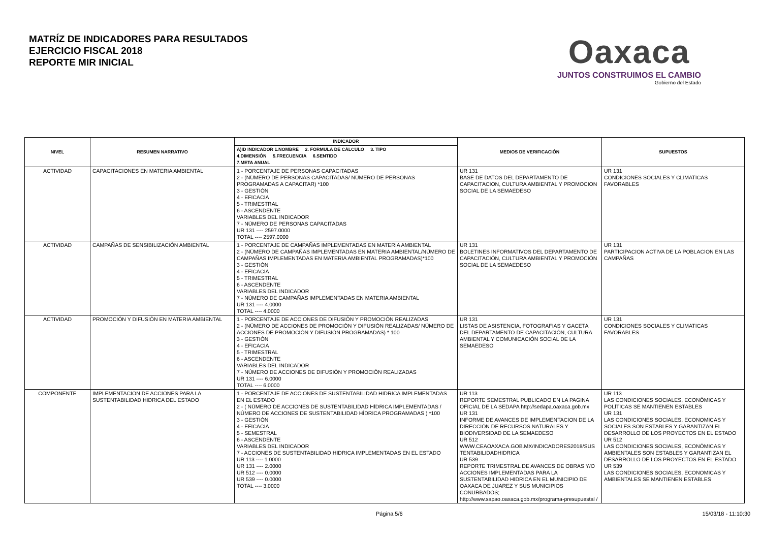MATRÍZ DE INDICADORES PARA RESULTADOS
EJERCICIO FISCAL 2018
REPORTE MIR INICIAL
Oaxaca
JUNTOS CONSTRUIMOS EL CAMBIO
Gobierno del Estado
| NIVEL | RESUMEN NARRATIVO | INDICADOR | MEDIOS DE VERIFICACIÓN | SUPUESTOS |
| --- | --- | --- | --- | --- |
| | | A)ID INDICADOR 1.NOMBRE 2. FÓRMULA DE CÁLCULO 3. TIPO 4.DIMENSIÓN 5.FRECUENCIA 6.SENTIDO 7.META ANUAL | | |
| ACTIVIDAD | CAPACITACIONES EN MATERIA AMBIENTAL | 1 - PORCENTAJE DE PERSONAS CAPACITADAS 2 - (NÚMERO DE PERSONAS CAPACITADAS/ NÚMERO DE PERSONAS PROGRAMADAS A CAPACITAR) *100 3 - GESTIÓN 4 - EFICACIA 5 - TRIMESTRAL 6 - ASCENDENTE VARIABLES DEL INDICADOR 7 - NÚMERO DE PERSONAS CAPACITADAS UR 131 ---- 2597.0000 TOTAL ---- 2597.0000 | UR 131 BASE DE DATOS DEL DEPARTAMENTO DE CAPACITACION, CULTURA AMBIENTAL Y PROMOCION SOCIAL DE LA SEMAEDESO | UR 131 CONDICIONES SOCIALES Y CLIMATICAS FAVORABLES |
| ACTIVIDAD | CAMPAÑAS DE SENSIBILIZACIÓN AMBIENTAL | 1 - PORCENTAJE DE CAMPAÑAS IMPLEMENTADAS EN MATERIA AMBIENTAL 2 - (NÚMERO DE CAMPAÑAS IMPLEMENTADAS EN MATERIA AMBIENTAL/NÚMERO DE CAMPAÑAS IMPLEMENTADAS EN MATERIA AMBIENTAL PROGRAMADAS)*100 3 - GESTIÓN 4 - EFICACIA 5 - TRIMESTRAL 6 - ASCENDENTE VARIABLES DEL INDICADOR 7 - NÚMERO DE CAMPAÑAS IMPLEMENTADAS EN MATERIA AMBIENTAL UR 131 ---- 4.0000 TOTAL ---- 4.0000 | UR 131 BOLETINES INFORMATIVOS DEL DEPARTAMENTO DE CAPACITACIÓN, CULTURA AMBIENTAL Y PROMOCIÓN SOCIAL DE LA SEMAEDESO | UR 131 PARTICIPACION ACTIVA DE LA POBLACION EN LAS CAMPAÑAS |
| ACTIVIDAD | PROMOCIÓN Y DIFUSIÓN EN MATERIA AMBIENTAL | 1 - PORCENTAJE DE ACCIONES DE DIFUSIÓN Y PROMOCIÓN REALIZADAS 2 - (NÚMERO DE ACCIONES DE PROMOCIÓN Y DIFUSIÓN REALIZADAS/ NÚMERO DE ACCIONES DE PROMOCIÓN Y DIFUSIÓN PROGRAMADAS) * 100 3 - GESTIÓN 4 - EFICACIA 5 - TRIMESTRAL 6 - ASCENDENTE VARIABLES DEL INDICADOR 7 - NÚMERO DE ACCIONES DE DIFUSIÓN Y PROMOCIÓN REALIZADAS UR 131 ---- 6.0000 TOTAL ---- 6.0000 | UR 131 LISTAS DE ASISTENCIA, FOTOGRAFIAS Y GACETA DEL DEPARTAMENTO DE CAPACITACIÓN, CULTURA AMBIENTAL Y COMUNICACIÓN SOCIAL DE LA SEMAEDESO | UR 131 CONDICIONES SOCIALES Y CLIMATICAS FAVORABLES |
| COMPONENTE | IMPLEMENTACION DE ACCIONES PARA LA SUSTENTABILIDAD HIDRICA DEL ESTADO | 1 - PORCENTAJE DE ACCIONES DE SUSTENTABILIDAD HIDRICA IMPLEMENTADAS EN EL ESTADO 2 - ( NÚMERO DE ACCIONES DE SUSTENTABILIDAD HÍDRICA IMPLEMENTADAS / NÚMERO DE ACCIONES DE SUSTENTABILIDAD HÍDRICA PROGRAMADAS ) *100 3 - GESTIÓN 4 - EFICACIA 5 - SEMESTRAL 6 - ASCENDENTE VARIABLES DEL INDICADOR 7 - ACCIONES DE SUSTENTABILIDAD HIDRICA IMPLEMENTADAS EN EL ESTADO UR 113 ---- 1.0000 UR 131 ---- 2.0000 UR 512 ---- 0.0000 UR 539 ---- 0.0000 TOTAL ---- 3.0000 | UR 113 REPORTE SEMESTRAL PUBLICADO EN LA PAGINA OFICIAL DE LA SEDAPA http://sedapa.oaxaca.gob.mx UR 131 INFORME DE AVANCES DE IMPLEMENTACION DE LA DIRECCIÓN DE RECURSOS NATURALES Y BIODIVERSIDAD DE LA SEMAEDESO UR 512 WWW.CEAOAXACA.GOB.MX/INDICADORES2018/SUS TENTABILIDADHIDRICA UR 539 REPORTE TRIMESTRAL DE AVANCES DE OBRAS Y/O ACCIONES IMPLEMENTADAS PARA LA SUSTENTABILIDAD HIDRICA EN EL MUNICIPIO DE OAXACA DE JUAREZ Y SUS MUNICIPIOS CONURBADOS; http://www.sapao.oaxaca.gob.mx/programa-presupuestal / | UR 113 LAS CONDICIONES SOCIALES, ECONÓMICAS Y POLÍTICAS SE MANTIENEN ESTABLES UR 131 LAS CONDICIONES SOCIALES, ECONOMICAS Y SOCIALES SON ESTABLES Y GARANTIZAN EL DESARROLLO DE LOS PROYECTOS EN EL ESTADO UR 512 LAS CONDICIONES SOCIALES, ECONÓMICAS Y AMBIENTALES SON ESTABLES Y GARANTIZAN EL DESARROLLO DE LOS PROYECTOS EN EL ESTADO UR 539 LAS CONDICIONES SOCIALES, ECONOMICAS Y AMBIENTALES SE MANTIENEN ESTABLES |
Página 5/6 15/03/18 - 11:10:30